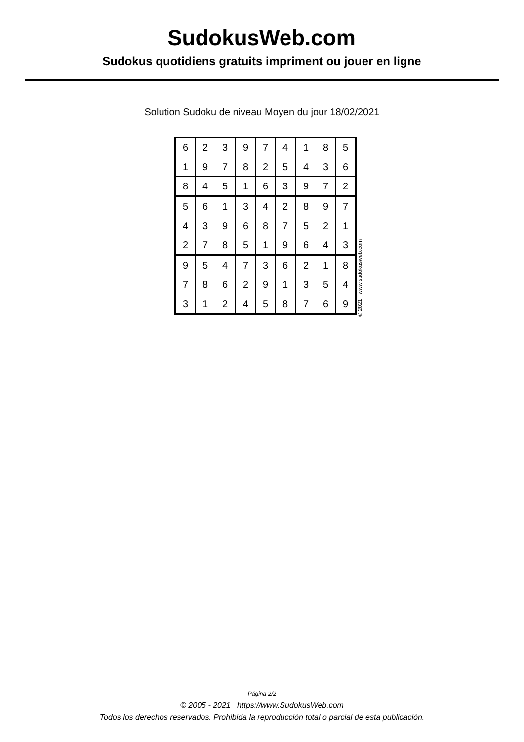SudokusWeb.com
Sudokus quotidiens gratuits impriment ou jouer en ligne
Solution Sudoku de niveau Moyen du jour 18/02/2021
| 6 | 2 | 3 | 9 | 7 | 4 | 1 | 8 | 5 |
| 1 | 9 | 7 | 8 | 2 | 5 | 4 | 3 | 6 |
| 8 | 4 | 5 | 1 | 6 | 3 | 9 | 7 | 2 |
| 5 | 6 | 1 | 3 | 4 | 2 | 8 | 9 | 7 |
| 4 | 3 | 9 | 6 | 8 | 7 | 5 | 2 | 1 |
| 2 | 7 | 8 | 5 | 1 | 9 | 6 | 4 | 3 |
| 9 | 5 | 4 | 7 | 3 | 6 | 2 | 1 | 8 |
| 7 | 8 | 6 | 2 | 9 | 1 | 3 | 5 | 4 |
| 3 | 1 | 2 | 4 | 5 | 8 | 7 | 6 | 9 |
© 2021 www.sudokusweb.com
Página 2/2
© 2005 - 2021 https://www.SudokusWeb.com
Todos los derechos reservados. Prohibida la reproducción total o parcial de esta publicación.